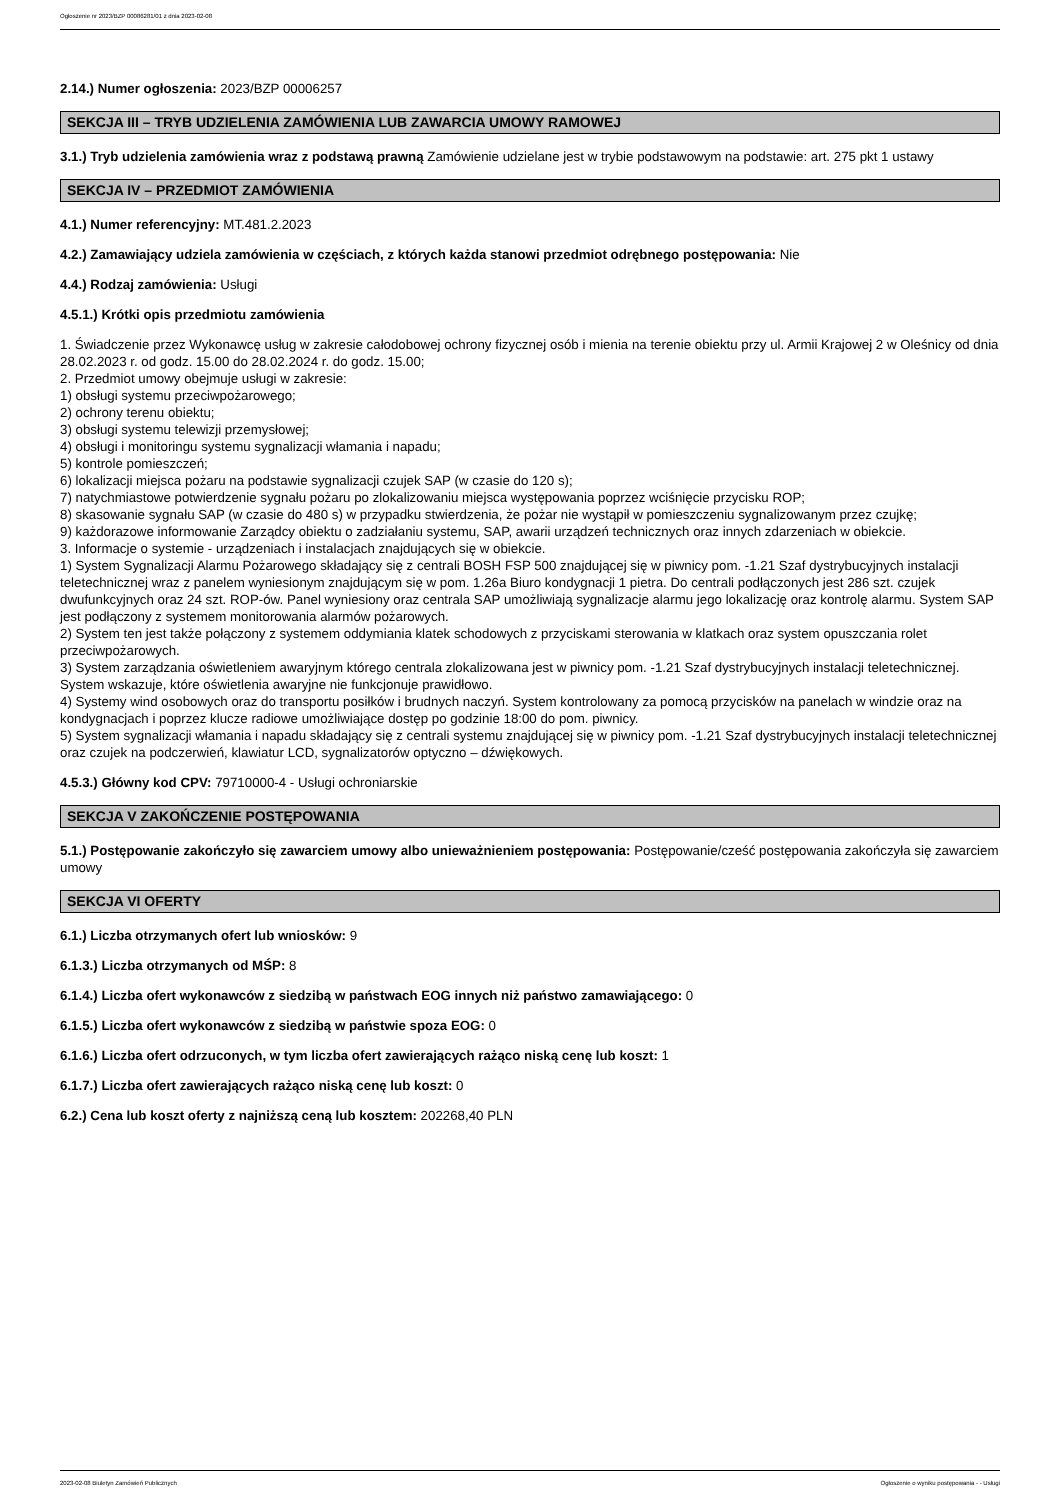Ogłoszenie nr 2023/BZP 00086281/01 z dnia 2023-02-08
2.14.) Numer ogłoszenia: 2023/BZP 00006257
SEKCJA III – TRYB UDZIELENIA ZAMÓWIENIA LUB ZAWARCIA UMOWY RAMOWEJ
3.1.) Tryb udzielenia zamówienia wraz z podstawą prawną Zamówienie udzielane jest w trybie podstawowym na podstawie: art. 275 pkt 1 ustawy
SEKCJA IV – PRZEDMIOT ZAMÓWIENIA
4.1.) Numer referencyjny: MT.481.2.2023
4.2.) Zamawiający udziela zamówienia w częściach, z których każda stanowi przedmiot odrębnego postępowania: Nie
4.4.) Rodzaj zamówienia: Usługi
4.5.1.) Krótki opis przedmiotu zamówienia
1. Świadczenie przez Wykonawcę usług w zakresie całodobowej ochrony fizycznej osób i mienia na terenie obiektu przy ul. Armii Krajowej 2 w Oleśnicy od dnia 28.02.2023 r. od godz. 15.00 do 28.02.2024 r. do godz. 15.00;
2. Przedmiot umowy obejmuje usługi w zakresie:
1) obsługi systemu przeciwpożarowego;
2) ochrony terenu obiektu;
3) obsługi systemu telewizji przemysłowej;
4) obsługi i monitoringu systemu sygnalizacji włamania i napadu;
5) kontrole pomieszczeń;
6) lokalizacji miejsca pożaru na podstawie sygnalizacji czujek SAP (w czasie do 120 s);
7) natychmiastowe potwierdzenie sygnału pożaru po zlokalizowaniu miejsca występowania poprzez wciśnięcie przycisku ROP;
8) skasowanie sygnału SAP (w czasie do 480 s) w przypadku stwierdzenia, że pożar nie wystąpił w pomieszczeniu sygnalizowanym przez czujkę;
9) każdorazowe informowanie Zarządcy obiektu o zadziałaniu systemu, SAP, awarii urządzeń technicznych oraz innych zdarzeniach w obiekcie.
3. Informacje o systemie - urządzeniach i instalacjach znajdujących się w obiekcie.
1) System Sygnalizacji Alarmu Pożarowego składający się z centrali BOSH FSP 500 znajdującej się w piwnicy pom. -1.21 Szaf dystrybucyjnych instalacji teletechnicznej wraz z panelem wyniesionym znajdującym się w pom. 1.26a Biuro kondygnacji 1 pietra. Do centrali podłączonych jest 286 szt. czujek dwufunkcyjnych oraz 24 szt. ROP-ów. Panel wyniesiony oraz centrala SAP umożliwiają sygnalizacje alarmu jego lokalizację oraz kontrolę alarmu. System SAP jest podłączony z systemem monitorowania alarmów pożarowych.
2) System ten jest także połączony z systemem oddymiania klatek schodowych z przyciskami sterowania w klatkach oraz system opuszczania rolet przeciwpożarowych.
3) System zarządzania oświetleniem awaryjnym którego centrala zlokalizowana jest w piwnicy pom. -1.21 Szaf dystrybucyjnych instalacji teletechnicznej. System wskazuje, które oświetlenia awaryjne nie funkcjonuje prawidłowo.
4) Systemy wind osobowych oraz do transportu posiłków i brudnych naczyń. System kontrolowany za pomocą przycisków na panelach w windzie oraz na kondygnacjach i poprzez klucze radiowe umożliwiające dostęp po godzinie 18:00 do pom. piwnicy.
5) System sygnalizacji włamania i napadu składający się z centrali systemu znajdującej się w piwnicy pom. -1.21 Szaf dystrybucyjnych instalacji teletechnicznej oraz czujek na podczerwień, klawiatur LCD, sygnalizatorów optyczno – dźwiękowych.
4.5.3.) Główny kod CPV: 79710000-4 - Usługi ochroniarskie
SEKCJA V ZAKOŃCZENIE POSTĘPOWANIA
5.1.) Postępowanie zakończyło się zawarciem umowy albo unieważnieniem postępowania: Postępowanie/cześć postępowania zakończyła się zawarciem umowy
SEKCJA VI OFERTY
6.1.) Liczba otrzymanych ofert lub wniosków: 9
6.1.3.) Liczba otrzymanych od MŚP: 8
6.1.4.) Liczba ofert wykonawców z siedzibą w państwach EOG innych niż państwo zamawiającego: 0
6.1.5.) Liczba ofert wykonawców z siedzibą w państwie spoza EOG: 0
6.1.6.) Liczba ofert odrzuconych, w tym liczba ofert zawierających rażąco niską cenę lub koszt: 1
6.1.7.) Liczba ofert zawierających rażąco niską cenę lub koszt: 0
6.2.) Cena lub koszt oferty z najniższą ceną lub kosztem: 202268,40 PLN
2023-02-08 Biuletyn Zamówień Publicznych Ogłoszenie o wyniku postępowania - - Usługi